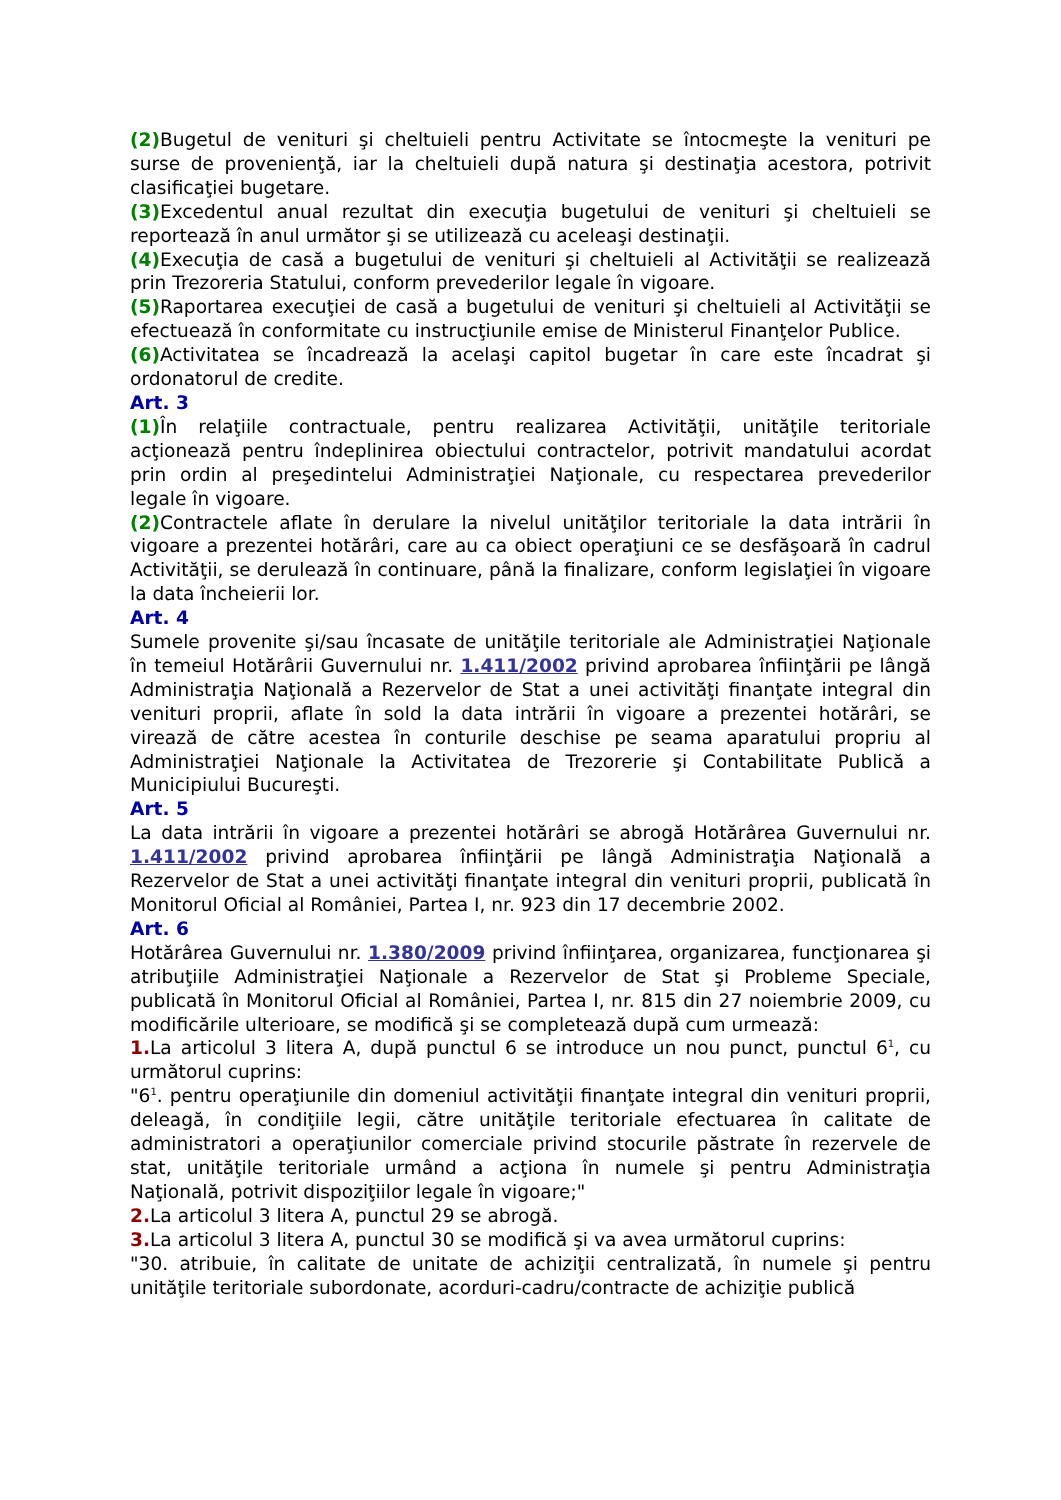(2) Bugetul de venituri şi cheltuieli pentru Activitate se întocmeşte la venituri pe surse de provenienţă, iar la cheltuieli după natura şi destinaţia acestora, potrivit clasificaţiei bugetare.
(3) Excedentul anual rezultat din execuţia bugetului de venituri şi cheltuieli se reportează în anul următor şi se utilizează cu aceleaşi destinaţii.
(4) Execuţia de casă a bugetului de venituri şi cheltuieli al Activităţii se realizează prin Trezoreria Statului, conform prevederilor legale în vigoare.
(5) Raportarea execuţiei de casă a bugetului de venituri şi cheltuieli al Activităţii se efectuează în conformitate cu instrucţiunile emise de Ministerul Finanţelor Publice.
(6) Activitatea se încadrează la acelaşi capitol bugetar în care este încadrat şi ordonatorul de credite.
Art. 3
(1) În relaţiile contractuale, pentru realizarea Activităţii, unităţile teritoriale acţionează pentru îndeplinirea obiectului contractelor, potrivit mandatului acordat prin ordin al preşedintelui Administraţiei Naţionale, cu respectarea prevederilor legale în vigoare.
(2) Contractele aflate în derulare la nivelul unităţilor teritoriale la data intrării în vigoare a prezentei hotărâri, care au ca obiect operaţiuni ce se desfăşoară în cadrul Activităţii, se derulează în continuare, până la finalizare, conform legislaţiei în vigoare la data încheierii lor.
Art. 4
Sumele provenite şi/sau încasate de unităţile teritoriale ale Administraţiei Naţionale în temeiul Hotărârii Guvernului nr. 1.411/2002 privind aprobarea înfiinţării pe lângă Administraţia Naţională a Rezervelor de Stat a unei activităţi finanţate integral din venituri proprii, aflate în sold la data intrării în vigoare a prezentei hotărâri, se virează de către acestea în conturile deschise pe seama aparatului propriu al Administraţiei Naţionale la Activitatea de Trezorerie şi Contabilitate Publică a Municipiului Bucureşti.
Art. 5
La data intrării în vigoare a prezentei hotărâri se abrogă Hotărârea Guvernului nr. 1.411/2002 privind aprobarea înfiinţării pe lângă Administraţia Naţională a Rezervelor de Stat a unei activităţi finanţate integral din venituri proprii, publicată în Monitorul Oficial al României, Partea I, nr. 923 din 17 decembrie 2002.
Art. 6
Hotărârea Guvernului nr. 1.380/2009 privind înfiinţarea, organizarea, funcţionarea şi atribuţiile Administraţiei Naţionale a Rezervelor de Stat şi Probleme Speciale, publicată în Monitorul Oficial al României, Partea I, nr. 815 din 27 noiembrie 2009, cu modificările ulterioare, se modifică şi se completează după cum urmează:
1. La articolul 3 litera A, după punctul 6 se introduce un nou punct, punctul 6<sup>1</sup>, cu următorul cuprins:
"6<sup>1</sup>. pentru operaţiunile din domeniul activităţii finanţate integral din venituri proprii, deleagă, în condiţiile legii, către unităţile teritoriale efectuarea în calitate de administratori a operaţiunilor comerciale privind stocurile păstrate în rezervele de stat, unităţile teritoriale urmând a acţiona în numele şi pentru Administraţia Naţională, potrivit dispoziţiilor legale în vigoare;"
2. La articolul 3 litera A, punctul 29 se abrogă.
3. La articolul 3 litera A, punctul 30 se modifică şi va avea următorul cuprins:
"30. atribuie, în calitate de unitate de achiziţii centralizată, în numele şi pentru unităţile teritoriale subordonate, acorduri-cadru/contracte de achiziţie publică